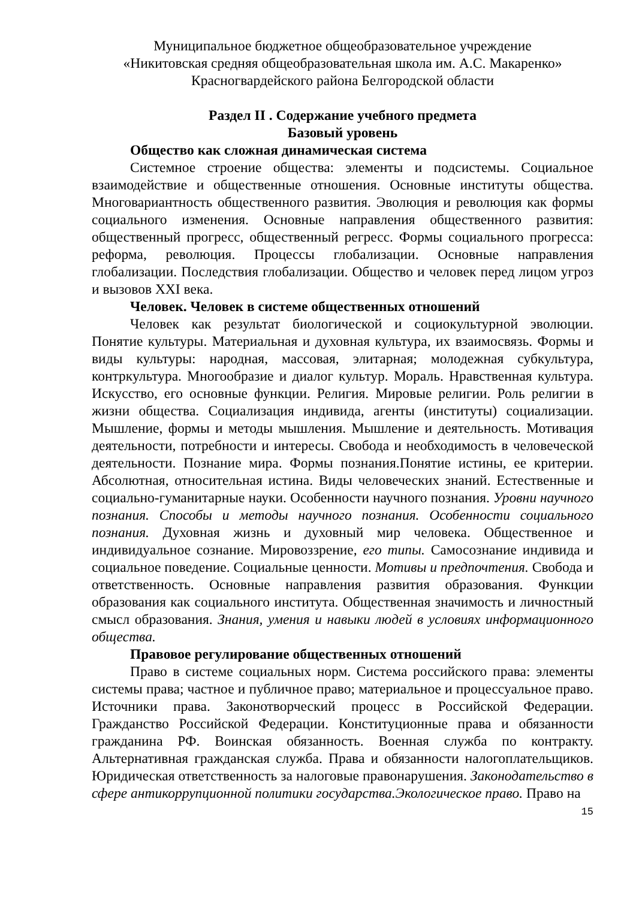Муниципальное бюджетное общеобразовательное учреждение
«Никитовская средняя общеобразовательная школа им. А.С. Макаренко»
Красногвардейского района Белгородской области
Раздел II . Содержание учебного предмета
Базовый уровень
Общество как сложная динамическая система
Системное строение общества: элементы и подсистемы. Социальное взаимодействие и общественные отношения. Основные институты общества. Многовариантность общественного развития. Эволюция и революция как формы социального изменения. Основные направления общественного развития: общественный прогресс, общественный регресс. Формы социального прогресса: реформа, революция. Процессы глобализации. Основные направления глобализации. Последствия глобализации. Общество и человек перед лицом угроз и вызовов XXI века.
Человек. Человек в системе общественных отношений
Человек как результат биологической и социокультурной эволюции. Понятие культуры. Материальная и духовная культура, их взаимосвязь. Формы и виды культуры: народная, массовая, элитарная; молодежная субкультура, контркультура. Многообразие и диалог культур. Мораль. Нравственная культура. Искусство, его основные функции. Религия. Мировые религии. Роль религии в жизни общества. Социализация индивида, агенты (институты) социализации. Мышление, формы и методы мышления. Мышление и деятельность. Мотивация деятельности, потребности и интересы. Свобода и необходимость в человеческой деятельности. Познание мира. Формы познания.Понятие истины, ее критерии. Абсолютная, относительная истина. Виды человеческих знаний. Естественные и социально-гуманитарные науки. Особенности научного познания. Уровни научного познания. Способы и методы научного познания. Особенности социального познания. Духовная жизнь и духовный мир человека. Общественное и индивидуальное сознание. Мировоззрение, его типы. Самосознание индивида и социальное поведение. Социальные ценности. Мотивы и предпочтения. Свобода и ответственность. Основные направления развития образования. Функции образования как социального института. Общественная значимость и личностный смысл образования. Знания, умения и навыки людей в условиях информационного общества.
Правовое регулирование общественных отношений
Право в системе социальных норм. Система российского права: элементы системы права; частное и публичное право; материальное и процессуальное право. Источники права. Законотворческий процесс в Российской Федерации. Гражданство Российской Федерации. Конституционные права и обязанности гражданина РФ. Воинская обязанность. Военная служба по контракту. Альтернативная гражданская служба. Права и обязанности налогоплательщиков. Юридическая ответственность за налоговые правонарушения. Законодательство в сфере антикоррупционной политики государства.Экологическое право. Право на
15